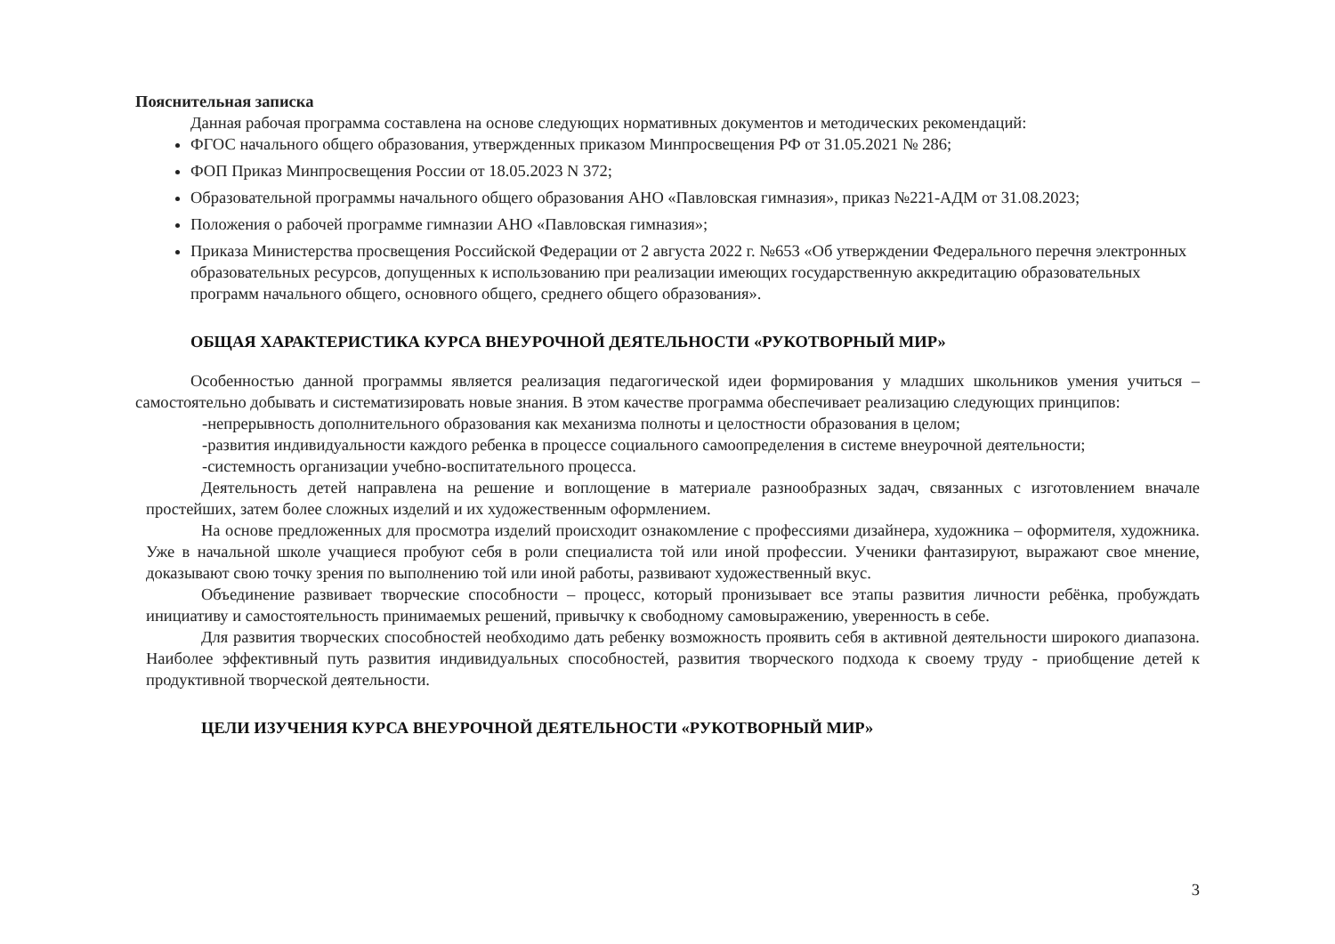Пояснительная записка
Данная рабочая программа составлена на основе следующих нормативных документов и методических рекомендаций:
ФГОС начального общего образования, утвержденных приказом Минпросвещения РФ от 31.05.2021 № 286;
ФОП Приказ Минпросвещения России от 18.05.2023 N 372;
Образовательной программы начального общего образования АНО «Павловская гимназия», приказ №221-АДМ от 31.08.2023;
Положения о рабочей программе гимназии АНО «Павловская гимназия»;
Приказа Министерства просвещения Российской Федерации от 2 августа 2022 г. №653 «Об утверждении Федерального перечня электронных образовательных ресурсов, допущенных к использованию при реализации имеющих государственную аккредитацию образовательных программ начального общего, основного общего, среднего общего образования».
ОБЩАЯ ХАРАКТЕРИСТИКА КУРСА ВНЕУРОЧНОЙ ДЕЯТЕЛЬНОСТИ «РУКОТВОРНЫЙ МИР»
Особенностью данной программы является реализация педагогической идеи формирования у младших школьников умения учиться – самостоятельно добывать и систематизировать новые знания. В этом качестве программа обеспечивает реализацию следующих принципов:
-непрерывность дополнительного образования как механизма полноты и целостности образования в целом;
-развития индивидуальности каждого ребенка в процессе социального самоопределения в системе внеурочной деятельности;
-системность организации учебно-воспитательного процесса.
Деятельность детей направлена на решение и воплощение в материале разнообразных задач, связанных с изготовлением вначале простейших, затем более сложных изделий и их художественным оформлением.
На основе предложенных для просмотра изделий происходит ознакомление с профессиями дизайнера, художника – оформителя, художника. Уже в начальной школе учащиеся пробуют себя в роли специалиста той или иной профессии. Ученики фантазируют, выражают свое мнение, доказывают свою точку зрения по выполнению той или иной работы, развивают художественный вкус.
Объединение развивает творческие способности – процесс, который пронизывает все этапы развития личности ребёнка, пробуждать инициативу и самостоятельность принимаемых решений, привычку к свободному самовыражению, уверенность в себе.
Для развития творческих способностей необходимо дать ребенку возможность проявить себя в активной деятельности широкого диапазона. Наиболее эффективный путь развития индивидуальных способностей, развития творческого подхода к своему труду - приобщение детей к продуктивной творческой деятельности.
ЦЕЛИ ИЗУЧЕНИЯ КУРСА ВНЕУРОЧНОЙ ДЕЯТЕЛЬНОСТИ «РУКОТВОРНЫЙ МИР»
3